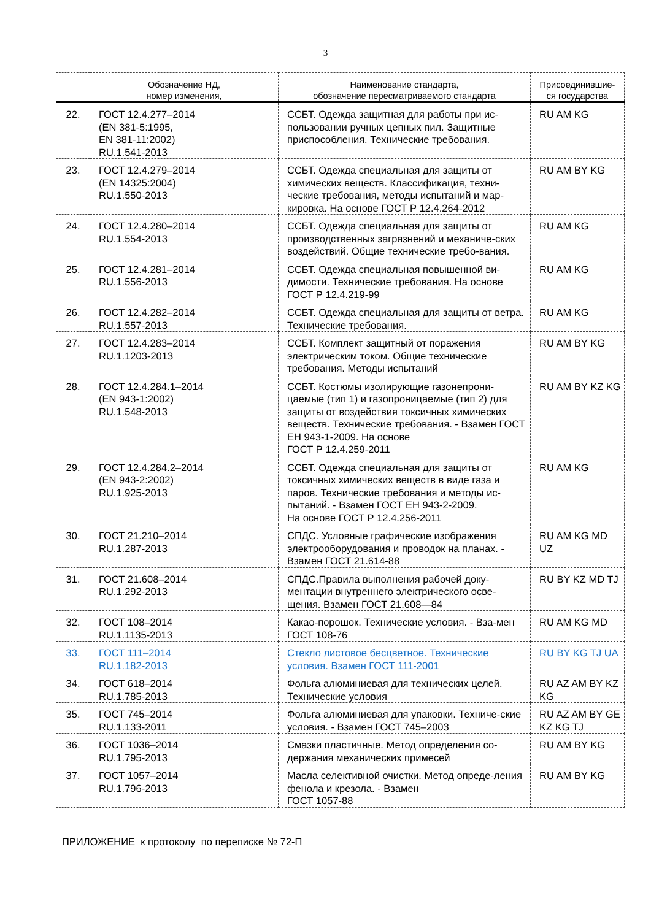3
| | Обозначение НД, номер изменения, | Наименование стандарта, обозначение пересматриваемого стандарта | Присоединившие- ся государства |
| --- | --- | --- | --- |
| 22. | ГОСТ 12.4.277–2014 (EN 381-5:1995, EN 381-11:2002) RU.1.541-2013 | ССБТ. Одежда защитная для работы при ис-пользовании ручных цепных пил. Защитные приспособления. Технические требования. | RU AM KG |
| 23. | ГОСТ 12.4.279–2014 (EN 14325:2004) RU.1.550-2013 | ССБТ. Одежда специальная для защиты от химических веществ. Классификация, техни-ческие требования, методы испытаний и мар-кировка. На основе ГОСТ Р 12.4.264-2012 | RU AM BY KG |
| 24. | ГОСТ 12.4.280–2014 RU.1.554-2013 | ССБТ. Одежда специальная для защиты от производственных загрязнений и механиче-ских воздействий. Общие технические требо-вания. | RU AM KG |
| 25. | ГОСТ 12.4.281–2014 RU.1.556-2013 | ССБТ. Одежда специальная повышенной ви-димости. Технические требования. На основе ГОСТ Р 12.4.219-99 | RU AM KG |
| 26. | ГОСТ 12.4.282–2014 RU.1.557-2013 | ССБТ. Одежда специальная для защиты от ветра. Технические требования. | RU AM KG |
| 27. | ГОСТ 12.4.283–2014 RU.1.1203-2013 | ССБТ. Комплект защитный от поражения электрическим током. Общие технические требования. Методы испытаний | RU AM BY KG |
| 28. | ГОСТ 12.4.284.1–2014 (EN 943-1:2002) RU.1.548-2013 | ССБТ. Костюмы изолирующие газонепрони-цаемые (тип 1) и газопроницаемые (тип 2) для защиты от воздействия токсичных химических веществ. Технические требования. - Взамен ГОСТ ЕН 943-1-2009. На основе ГОСТ Р 12.4.259-2011 | RU AM BY KZ KG |
| 29. | ГОСТ 12.4.284.2–2014 (EN 943-2:2002) RU.1.925-2013 | ССБТ. Одежда специальная для защиты от токсичных химических веществ в виде газа и паров. Технические требования и методы ис-пытаний. - Взамен ГОСТ ЕН 943-2-2009. На основе ГОСТ Р 12.4.256-2011 | RU AM KG |
| 30. | ГОСТ 21.210–2014 RU.1.287-2013 | СПДС. Условные графические изображения электрооборудования и проводок на планах. - Взамен ГОСТ 21.614-88 | RU AM KG MD UZ |
| 31. | ГОСТ 21.608–2014 RU.1.292-2013 | СПДС.Правила выполнения рабочей доку-ментации внутреннего электрического осве-щения. Взамен ГОСТ 21.608—84 | RU BY KZ MD TJ |
| 32. | ГОСТ 108–2014 RU.1.1135-2013 | Какао-порошок. Технические условия. - Вза-мен ГОСТ 108-76 | RU AM KG MD |
| 33. | ГОСТ 111–2014 RU.1.182-2013 | Стекло листовое бесцветное. Технические условия. Взамен ГОСТ 111-2001 | RU BY KG TJ UA |
| 34. | ГОСТ 618–2014 RU.1.785-2013 | Фольга алюминиевая для технических целей. Технические условия | RU AZ AM BY KZ KG |
| 35. | ГОСТ 745–2014 RU.1.133-2011 | Фольга алюминиевая для упаковки. Техниче-ские условия. - Взамен ГОСТ 745–2003 | RU AZ AM BY GE KZ KG TJ |
| 36. | ГОСТ 1036–2014 RU.1.795-2013 | Смазки пластичные. Метод определения со-держания механических примесей | RU AM BY KG |
| 37. | ГОСТ 1057–2014 RU.1.796-2013 | Масла селективной очистки. Метод опреде-ления фенола и крезола. - Взамен ГОСТ 1057-88 | RU AM BY KG |
ПРИЛОЖЕНИЕ к протоколу по переписке № 72-П